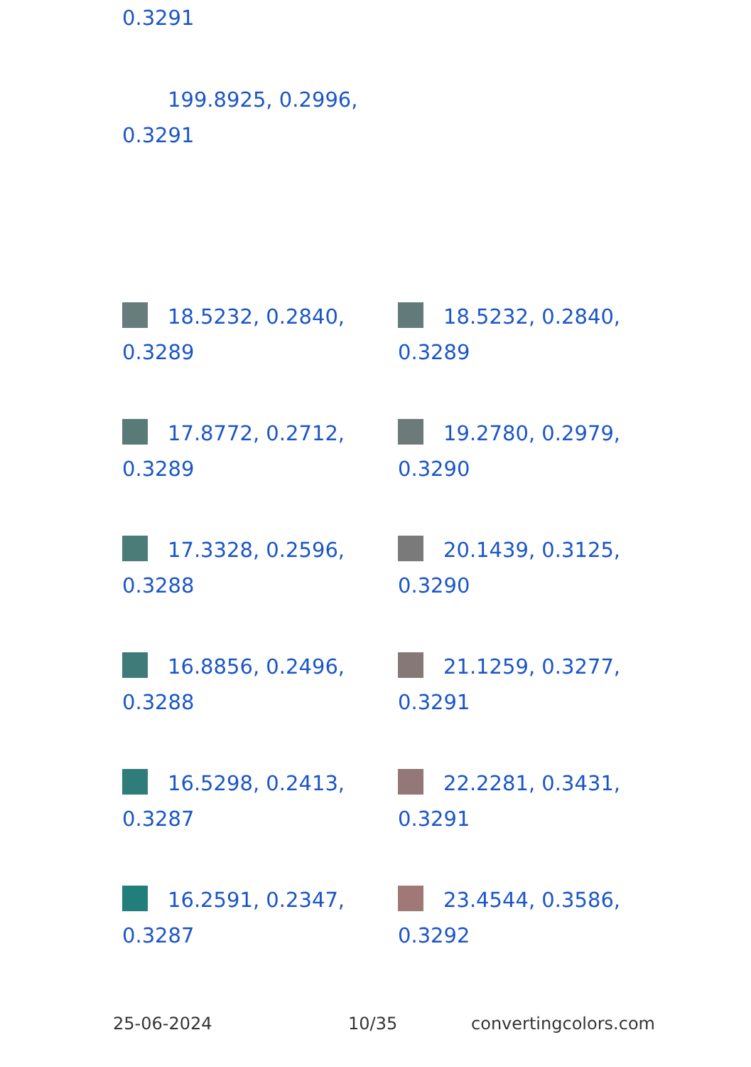0.3291
199.8925, 0.2996, 0.3291
18.5232, 0.2840, 0.3289
18.5232, 0.2840, 0.3289
17.8772, 0.2712, 0.3289
19.2780, 0.2979, 0.3290
17.3328, 0.2596, 0.3288
20.1439, 0.3125, 0.3290
16.8856, 0.2496, 0.3288
21.1259, 0.3277, 0.3291
16.5298, 0.2413, 0.3287
22.2281, 0.3431, 0.3291
16.2591, 0.2347, 0.3287
23.4544, 0.3586, 0.3292
25-06-2024 10/35 convertingcolors.com